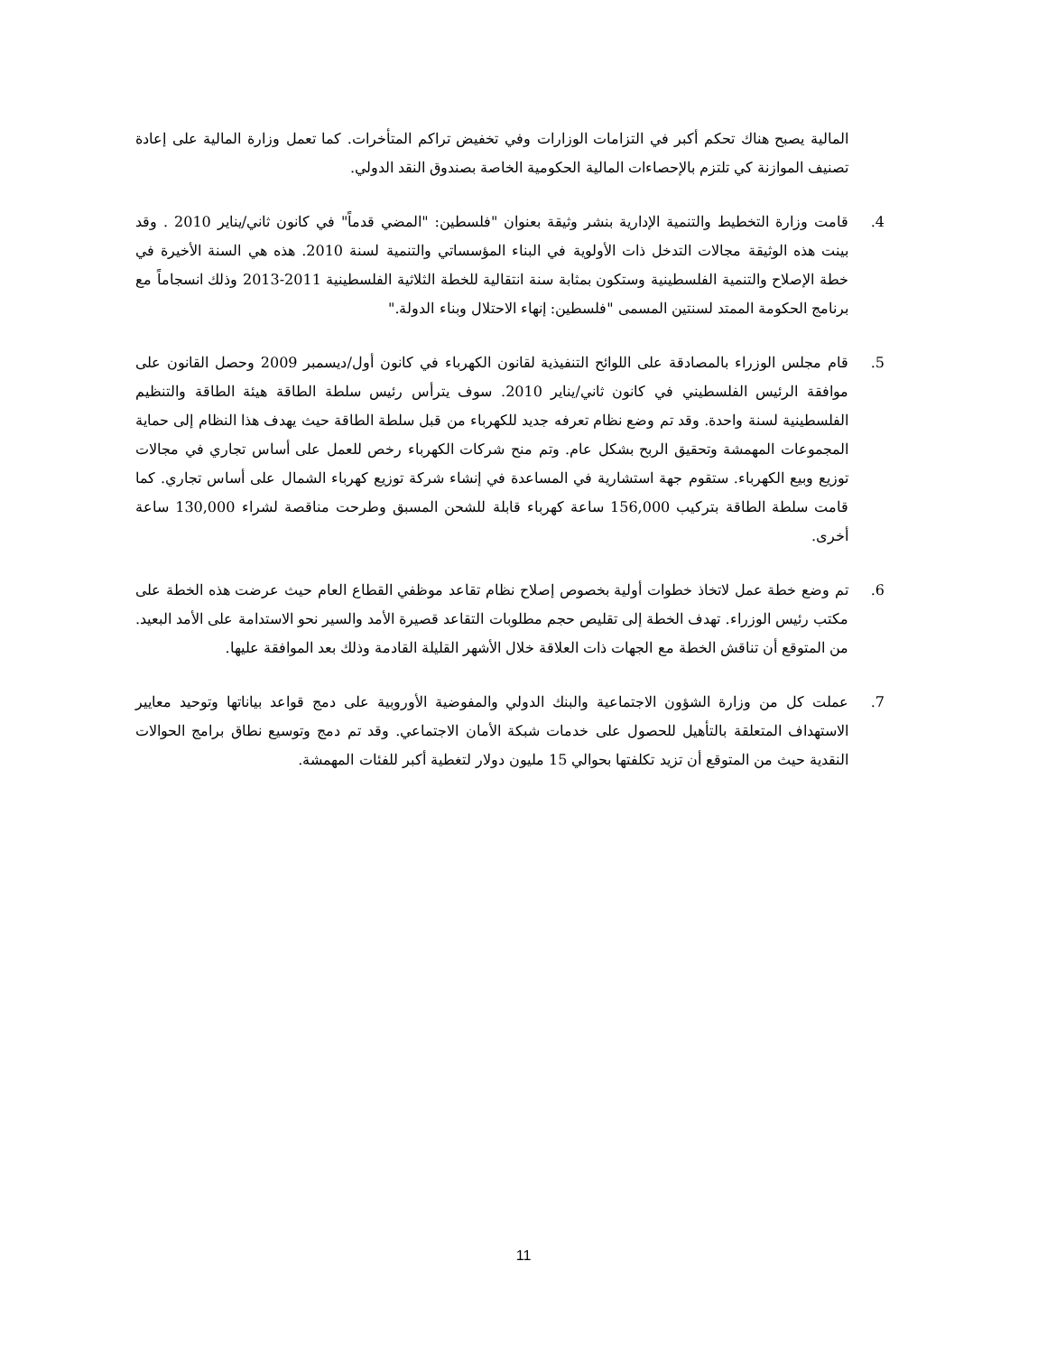المالية يصبح هناك تحكم أكبر في التزامات الوزارات وفي تخفيض تراكم المتأخرات. كما تعمل وزارة المالية على إعادة تصنيف الموازنة كي تلتزم بالإحصاءات المالية الحكومية الخاصة بصندوق النقد الدولي.
4. قامت وزارة التخطيط والتنمية الإدارية بنشر وثيقة بعنوان "فلسطين: "المضي قدماً" في كانون ثاني/يناير 2010 . وقد بينت هذه الوثيقة مجالات التدخل ذات الأولوية في البناء المؤسساتي والتنمية لسنة 2010. هذه هي السنة الأخيرة في خطة الإصلاح والتنمية الفلسطينية وستكون بمثابة سنة انتقالية للخطة الثلاثية الفلسطينية 2011-2013 وذلك انسجاماً مع برنامج الحكومة الممتد لسنتين المسمى "فلسطين: إنهاء الاحتلال وبناء الدولة."
5. قام مجلس الوزراء بالمصادقة على اللوائح التنفيذية لقانون الكهرباء في كانون أول/ديسمبر 2009 وحصل القانون على موافقة الرئيس الفلسطيني في كانون ثاني/يناير 2010. سوف يترأس رئيس سلطة الطاقة هيئة الطاقة والتنظيم الفلسطينية لسنة واحدة. وقد تم وضع نظام تعرفه جديد للكهرباء من قبل سلطة الطاقة حيث يهدف هذا النظام إلى حماية المجموعات المهمشة وتحقيق الربح بشكل عام. وتم منح شركات الكهرباء رخص للعمل على أساس تجاري في مجالات توزيع وبيع الكهرباء. ستقوم جهة استشارية في المساعدة في إنشاء شركة توزيع كهرباء الشمال على أساس تجاري. كما قامت سلطة الطاقة بتركيب 156,000 ساعة كهرباء قابلة للشحن المسبق وطرحت مناقصة لشراء 130,000 ساعة أخرى.
6. تم وضع خطة عمل لاتخاذ خطوات أولية بخصوص إصلاح نظام تقاعد موظفي القطاع العام حيث عرضت هذه الخطة على مكتب رئيس الوزراء. تهدف الخطة إلى تقليص حجم مطلوبات التقاعد قصيرة الأمد والسير نحو الاستدامة على الأمد البعيد. من المتوقع أن تناقش الخطة مع الجهات ذات العلاقة خلال الأشهر القليلة القادمة وذلك بعد الموافقة عليها.
7. عملت كل من وزارة الشؤون الاجتماعية والبنك الدولي والمفوضية الأوروبية على دمج قواعد بياناتها وتوحيد معايير الاستهداف المتعلقة بالتأهيل للحصول على خدمات شبكة الأمان الاجتماعي. وقد تم دمج وتوسيع نطاق برامج الحوالات النقدية حيث من المتوقع أن تزيد تكلفتها بحوالي 15 مليون دولار لتغطية أكبر للفئات المهمشة.
11